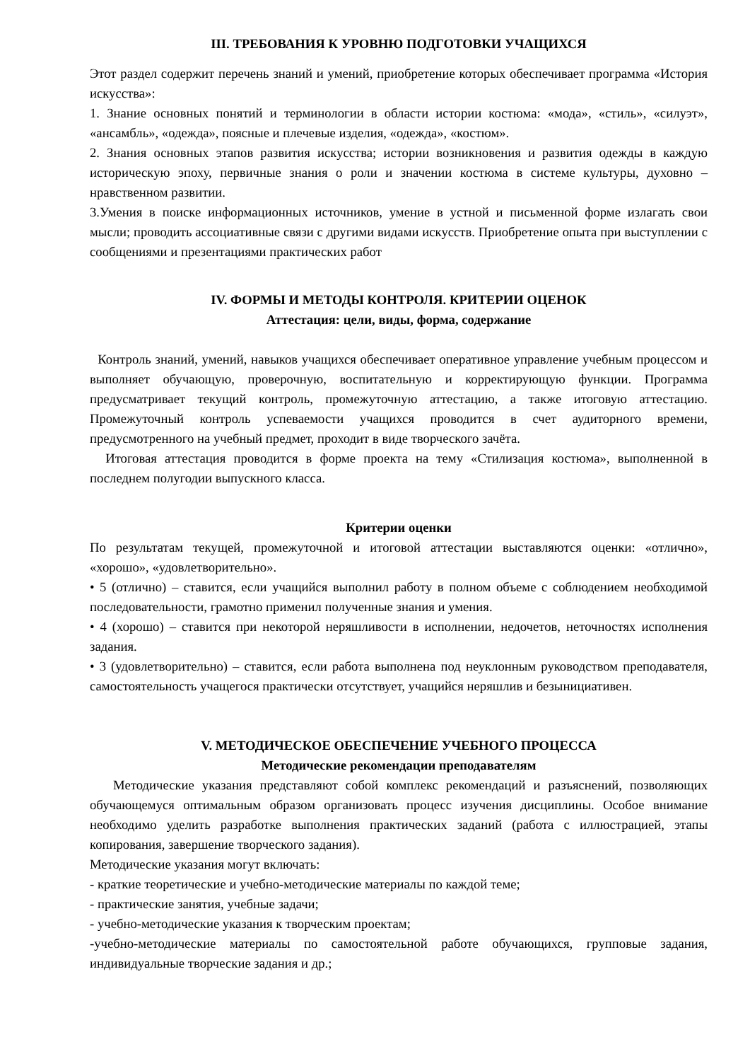III. ТРЕБОВАНИЯ К УРОВНЮ ПОДГОТОВКИ УЧАЩИХСЯ
Этот раздел содержит перечень знаний и умений, приобретение которых обеспечивает программа «История искусства»:
1. Знание основных понятий и терминологии в области истории костюма: «мода», «стиль», «силуэт», «ансамбль», «одежда», поясные и плечевые изделия, «одежда», «костюм».
2. Знания основных этапов развития искусства; истории возникновения и развития одежды в каждую историческую эпоху, первичные знания о роли и значении костюма в системе культуры, духовно – нравственном развитии.
3.Умения в поиске информационных источников, умение в устной и письменной форме излагать свои мысли; проводить ассоциативные связи с другими видами искусств. Приобретение опыта при выступлении с сообщениями и презентациями практических работ
IV. ФОРМЫ И МЕТОДЫ КОНТРОЛЯ. КРИТЕРИИ ОЦЕНОК
Аттестация: цели, виды, форма, содержание
Контроль знаний, умений, навыков учащихся обеспечивает оперативное управление учебным процессом и выполняет обучающую, проверочную, воспитательную и корректирующую функции. Программа предусматривает текущий контроль, промежуточную аттестацию, а также итоговую аттестацию. Промежуточный контроль успеваемости учащихся проводится в счет аудиторного времени, предусмотренного на учебный предмет, проходит в виде творческого зачёта.
Итоговая аттестация проводится в форме проекта на тему «Стилизация костюма», выполненной в последнем полугодии выпускного класса.
Критерии оценки
По результатам текущей, промежуточной и итоговой аттестации выставляются оценки: «отлично», «хорошо», «удовлетворительно».
• 5 (отлично) – ставится, если учащийся выполнил работу в полном объеме с соблюдением необходимой последовательности, грамотно применил полученные знания и умения.
• 4 (хорошо) – ставится при некоторой неряшливости в исполнении, недочетов, неточностях исполнения задания.
• 3 (удовлетворительно) – ставится, если работа выполнена под неуклонным руководством преподавателя, самостоятельность учащегося практически отсутствует, учащийся неряшлив и безынициативен.
V. МЕТОДИЧЕСКОЕ ОБЕСПЕЧЕНИЕ УЧЕБНОГО ПРОЦЕССА
Методические рекомендации преподавателям
Методические указания представляют собой комплекс рекомендаций и разъяснений, позволяющих обучающемуся оптимальным образом организовать процесс изучения дисциплины. Особое внимание необходимо уделить разработке выполнения практических заданий (работа с иллюстрацией, этапы копирования, завершение творческого задания).
Методические указания могут включать:
- краткие теоретические и учебно-методические материалы по каждой теме;
- практические занятия, учебные задачи;
- учебно-методические указания к творческим проектам;
-учебно-методические материалы по самостоятельной работе обучающихся, групповые задания, индивидуальные творческие задания и др.;